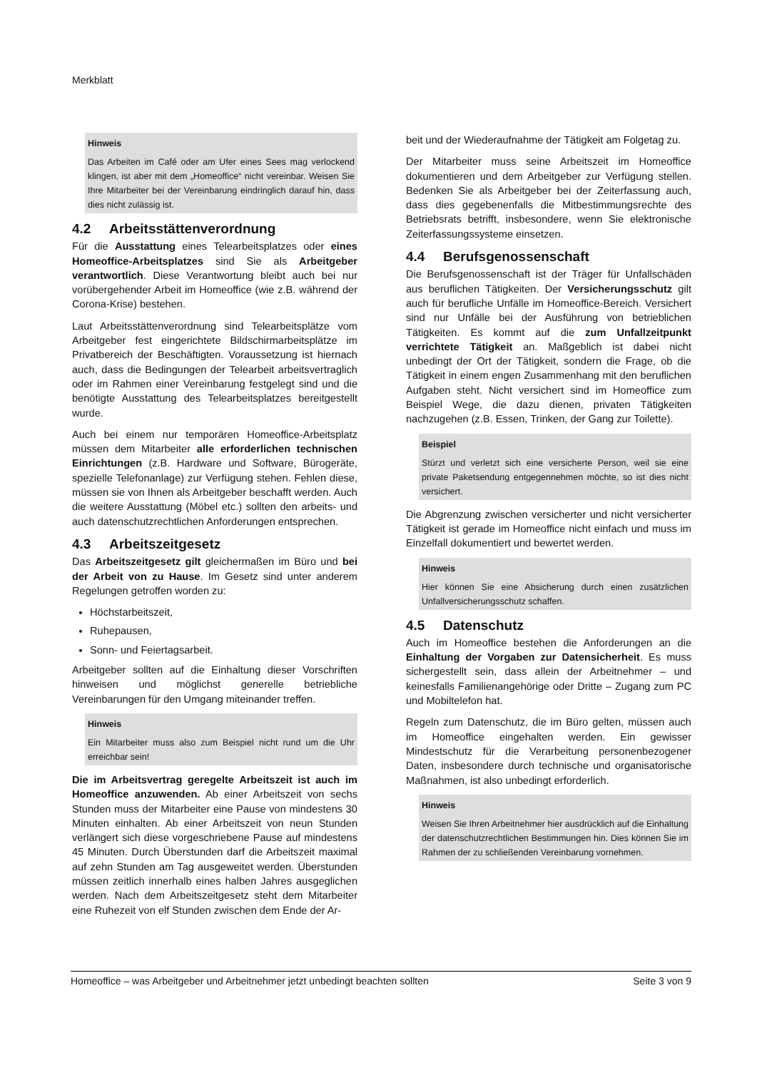Merkblatt
Hinweis
Das Arbeiten im Café oder am Ufer eines Sees mag verlockend klingen, ist aber mit dem „Homeoffice“ nicht vereinbar. Weisen Sie Ihre Mitarbeiter bei der Vereinbarung eindringlich darauf hin, dass dies nicht zulässig ist.
4.2 Arbeitsstättenverordnung
Für die Ausstattung eines Telearbeitsplatzes oder eines Homeoffice-Arbeitsplatzes sind Sie als Arbeitgeber verantwortlich. Diese Verantwortung bleibt auch bei nur vorübergehender Arbeit im Homeoffice (wie z.B. während der Corona-Krise) bestehen.
Laut Arbeitsstättenverordnung sind Telearbeitsplätze vom Arbeitgeber fest eingerichtete Bildschirmarbeitsplätze im Privatbereich der Beschäftigten. Voraussetzung ist hiernach auch, dass die Bedingungen der Telearbeit arbeitsvertraglich oder im Rahmen einer Vereinbarung festgelegt sind und die benötigte Ausstattung des Telearbeitsplatzes bereitgestellt wurde.
Auch bei einem nur temporären Homeoffice-Arbeitsplatz müssen dem Mitarbeiter alle erforderlichen technischen Einrichtungen (z.B. Hardware und Software, Bürogeräte, spezielle Telefonanlage) zur Verfügung stehen. Fehlen diese, müssen sie von Ihnen als Arbeitgeber beschafft werden. Auch die weitere Ausstattung (Möbel etc.) sollten den arbeits- und auch datenschutzrechtlichen Anforderungen entsprechen.
4.3 Arbeitszeitgesetz
Das Arbeitszeitgesetz gilt gleichermaßen im Büro und bei der Arbeit von zu Hause. Im Gesetz sind unter anderem Regelungen getroffen worden zu:
Höchstarbeitszeit,
Ruhepausen,
Sonn- und Feiertagsarbeit.
Arbeitgeber sollten auf die Einhaltung dieser Vorschriften hinweisen und möglichst generelle betriebliche Vereinbarungen für den Umgang miteinander treffen.
Hinweis
Ein Mitarbeiter muss also zum Beispiel nicht rund um die Uhr erreichbar sein!
Die im Arbeitsvertrag geregelte Arbeitszeit ist auch im Homeoffice anzuwenden. Ab einer Arbeitszeit von sechs Stunden muss der Mitarbeiter eine Pause von mindestens 30 Minuten einhalten. Ab einer Arbeitszeit von neun Stunden verlängert sich diese vorgeschriebene Pause auf mindestens 45 Minuten. Durch Überstunden darf die Arbeitszeit maximal auf zehn Stunden am Tag ausgeweitet werden. Überstunden müssen zeitlich innerhalb eines halben Jahres ausgeglichen werden. Nach dem Arbeitszeitgesetz steht dem Mitarbeiter eine Ruhezeit von elf Stunden zwischen dem Ende der Ar-
beit und der Wiederaufnahme der Tätigkeit am Folgetag zu.
Der Mitarbeiter muss seine Arbeitszeit im Homeoffice dokumentieren und dem Arbeitgeber zur Verfügung stellen. Bedenken Sie als Arbeitgeber bei der Zeiterfassung auch, dass dies gegebenenfalls die Mitbestimmungsrechte des Betriebsrats betrifft, insbesondere, wenn Sie elektronische Zeiterfassungssysteme einsetzen.
4.4 Berufsgenossenschaft
Die Berufsgenossenschaft ist der Träger für Unfallschäden aus beruflichen Tätigkeiten. Der Versicherungsschutz gilt auch für berufliche Unfälle im Homeoffice-Bereich. Versichert sind nur Unfälle bei der Ausführung von betrieblichen Tätigkeiten. Es kommt auf die zum Unfallzeitpunkt verrichtete Tätigkeit an. Maßgeblich ist dabei nicht unbedingt der Ort der Tätigkeit, sondern die Frage, ob die Tätigkeit in einem engen Zusammenhang mit den beruflichen Aufgaben steht. Nicht versichert sind im Homeoffice zum Beispiel Wege, die dazu dienen, privaten Tätigkeiten nachzugehen (z.B. Essen, Trinken, der Gang zur Toilette).
Beispiel
Stürzt und verletzt sich eine versicherte Person, weil sie eine private Paketsendung entgegennehmen möchte, so ist dies nicht versichert.
Die Abgrenzung zwischen versicherter und nicht versicherter Tätigkeit ist gerade im Homeoffice nicht einfach und muss im Einzelfall dokumentiert und bewertet werden.
Hinweis
Hier können Sie eine Absicherung durch einen zusätzlichen Unfallversicherungsschutz schaffen.
4.5 Datenschutz
Auch im Homeoffice bestehen die Anforderungen an die Einhaltung der Vorgaben zur Datensicherheit. Es muss sichergestellt sein, dass allein der Arbeitnehmer – und keinesfalls Familienangehörige oder Dritte – Zugang zum PC und Mobiltelefon hat.
Regeln zum Datenschutz, die im Büro gelten, müssen auch im Homeoffice eingehalten werden. Ein gewisser Mindestschutz für die Verarbeitung personenbezogener Daten, insbesondere durch technische und organisatorische Maßnahmen, ist also unbedingt erforderlich.
Hinweis
Weisen Sie Ihren Arbeitnehmer hier ausdrücklich auf die Einhaltung der datenschutzrechtlichen Bestimmungen hin. Dies können Sie im Rahmen der zu schließenden Vereinbarung vornehmen.
Homeoffice – was Arbeitgeber und Arbeitnehmer jetzt unbedingt beachten sollten Seite 3 von 9